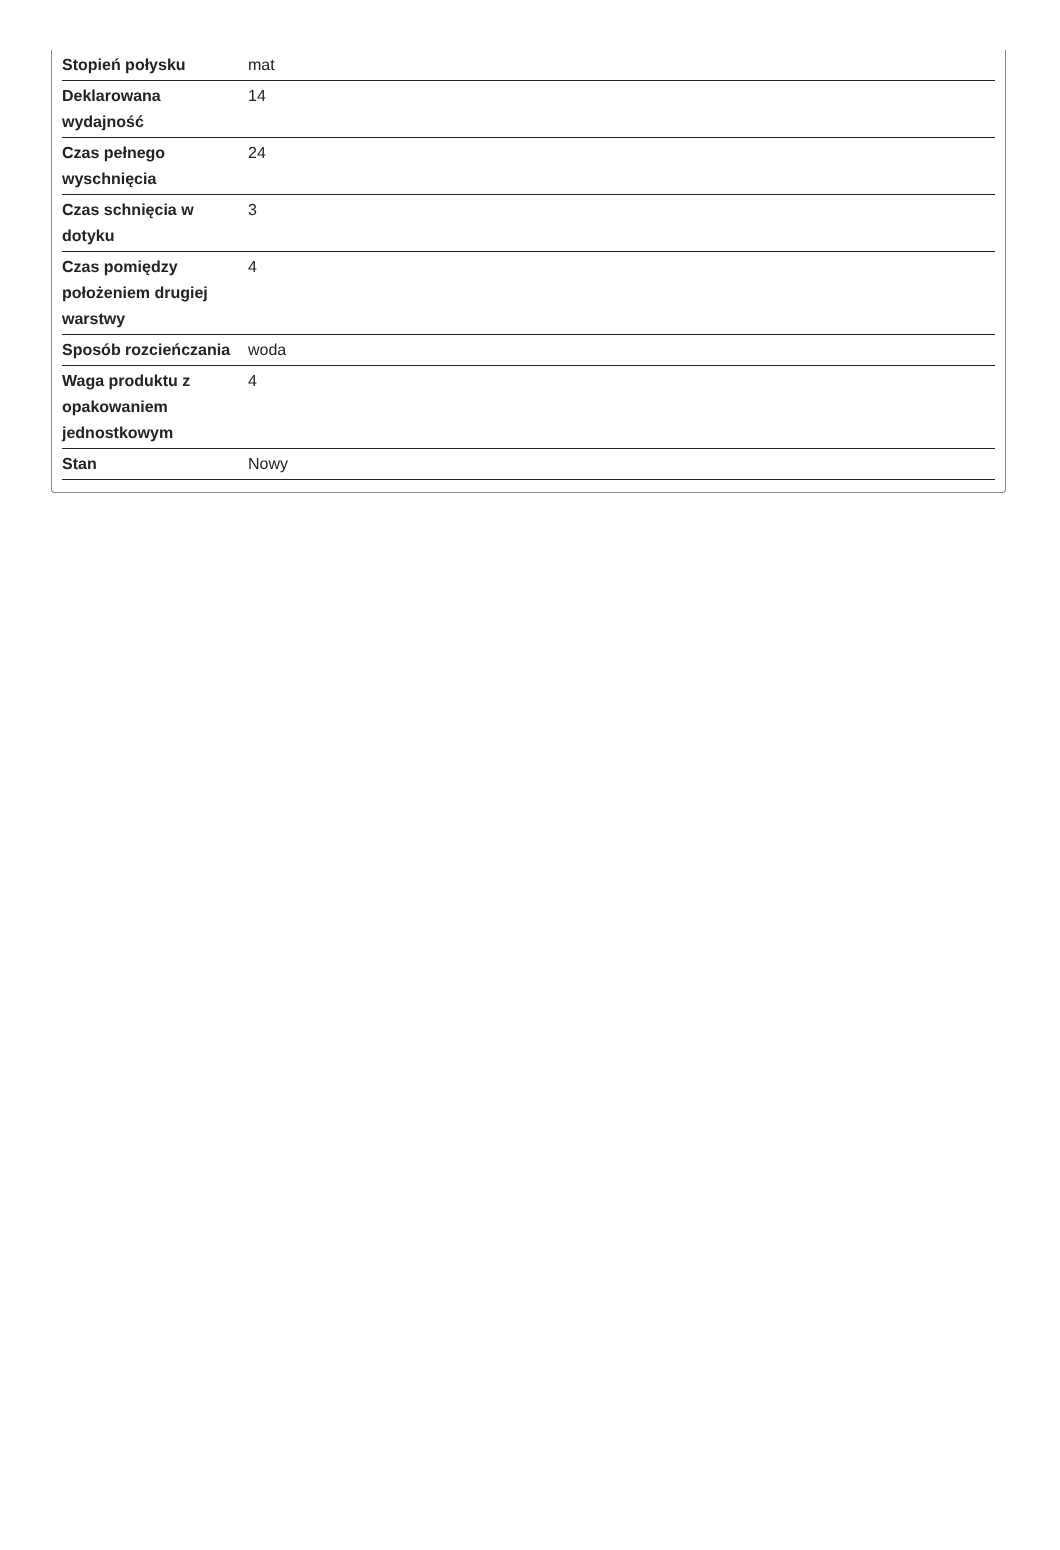| Stopień połysku | mat |
| Deklarowana wydajność | 14 |
| Czas pełnego wyschnięcia | 24 |
| Czas schnięcia w dotyku | 3 |
| Czas pomiędzy położeniem drugiej warstwy | 4 |
| Sposób rozcieńczania | woda |
| Waga produktu z opakowaniem jednostkowym | 4 |
| Stan | Nowy |